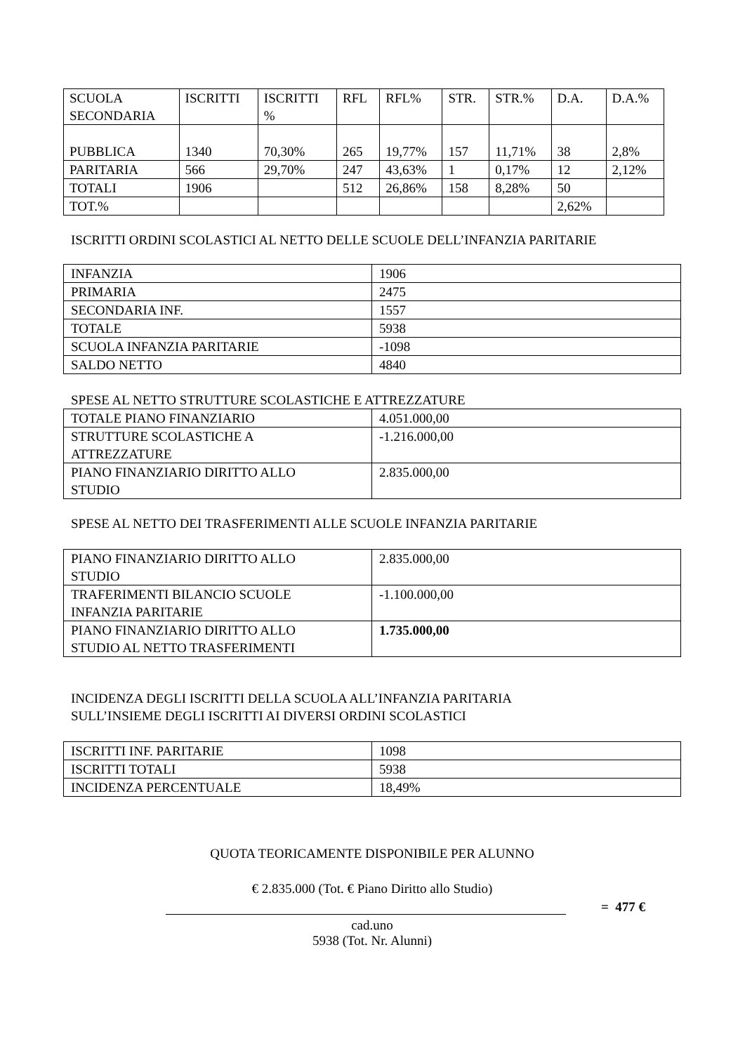| SCUOLA SECONDARIA | ISCRITTI | ISCRITTI % | RFL | RFL% | STR. | STR.% | D.A. | D.A.% |
| PUBBLICA | 1340 | 70,30% | 265 | 19,77% | 157 | 11,71% | 38 | 2,8% |
| PARITARIA | 566 | 29,70% | 247 | 43,63% | 1 | 0,17% | 12 | 2,12% |
| TOTALI | 1906 | | 512 | 26,86% | 158 | 8,28% | 50 | |
| TOT.% | | | | | | | 2,62% | |
ISCRITTI ORDINI SCOLASTICI AL NETTO DELLE SCUOLE DELL’INFANZIA PARITARIE
| INFANZIA | 1906 |
| PRIMARIA | 2475 |
| SECONDARIA INF. | 1557 |
| TOTALE | 5938 |
| SCUOLA INFANZIA PARITARIE | -1098 |
| SALDO NETTO | 4840 |
SPESE AL NETTO STRUTTURE SCOLASTICHE E ATTREZZATURE
| TOTALE PIANO FINANZIARIO | 4.051.000,00 |
| STRUTTURE SCOLASTICHE A ATTREZZATURE | -1.216.000,00 |
| PIANO FINANZIARIO DIRITTO ALLO STUDIO | 2.835.000,00 |
SPESE AL NETTO DEI TRASFERIMENTI ALLE SCUOLE INFANZIA PARITARIE
| PIANO FINANZIARIO DIRITTO ALLO STUDIO | 2.835.000,00 |
| TRAFERIMENTI BILANCIO SCUOLE INFANZIA PARITARIE | -1.100.000,00 |
| PIANO FINANZIARIO DIRITTO ALLO STUDIO AL NETTO TRASFERIMENTI | 1.735.000,00 |
INCIDENZA DEGLI ISCRITTI DELLA SCUOLA ALL’INFANZIA PARITARIA
SULL’INSIEME DEGLI ISCRITTI AI DIVERSI ORDINI SCOLASTICI
| ISCRITTI INF. PARITARIE | 1098 |
| ISCRITTI TOTALI | 5938 |
| INCIDENZA PERCENTUALE | 18,49% |
QUOTA TEORICAMENTE DISPONIBILE PER ALUNNO
€ 2.835.000 (Tot. € Piano Diritto allo Studio)
= 477 €
cad.uno
5938 (Tot. Nr. Alunni)